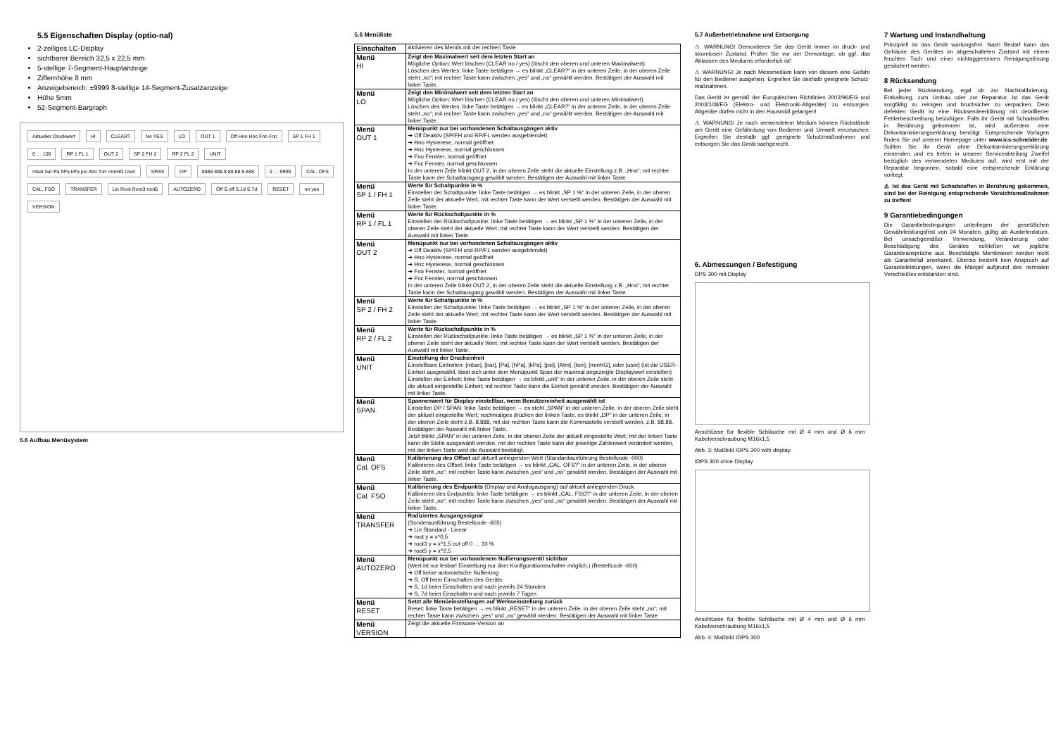5.5 Eigenschaften Display (optio-nal)
2-zeiliges LC-Display
sichtbarer Bereich 32,5 x 22,5 mm
5-stellige 7-Segment-Hauptanzeige
Ziffernhöhe 8 mm
Anzeigebereich: ±9999 8-stellige 14-Segment-Zusatzanzeige
Höhe 5mm
52-Segment-Bargraph
Aktueller Druckwert HI CLEAR? No YES LO OUT 1 Off Hno Hnc Fno Fnc SP 1 FH 1 0 … 100 RP 1 FL 1 OUT 2 SP 2 FH 2 RP 2 FL 2 UNIT mbar bar Pa hPa kPa psi Atm Torr mmHG User SPAN DP 8888 888.8 88.88 8.888 0 … 9999 CAL. OFS CAL. FSO TRANSFER Lin Root Root3 root5 AUTOZERO Off S.off S.1d S.7d RESET no yes VERSION
5.6 Aufbau Menüsystem
5.6 Menüliste
| Einschalten | Aktivieren des Menüs mit der rechten Taste |
| Menü HI | Zeigt den Maximalwert seit dem letzten Start an Mögliche Option: Wert löschen (CLEAR no / yes) (löscht den oberen und unteren Maximalwert) Löschen des Wertes: linke Taste betätigen → es blinkt „CLEAR?“ in der unteren Zeile, in der oberen Zeile steht „no“; mit rechter Taste kann zwischen „yes“ und „no“ gewählt werden. Bestätigen der Auswahl mit linker Taste. |
| Menü LO | Zeigt den Minimalwert seit dem letzten Start an Mögliche Option: Wert löschen (CLEAR no / yes) (löscht den oberen und unteren Minimalwert) Löschen des Wertes: linke Taste betätigen → es blinkt „CLEAR?“ in der unteren Zeile, in der oberen Zeile steht „no“; mit rechter Taste kann zwischen „yes“ und „no“ gewählt werden. Bestätigen der Auswahl mit linker Taste. |
| Menü OUT 1 | Menüpunkt nur bei vorhandenen Schaltausgängen aktiv ➔ Off Deaktiv (SP/FH und RP/FL werden ausgeblendet) ➔ Hno Hysterese, normal geöffnet ➔ Hnc Hysterese, normal geschlossen ➔ Fno Fenster, normal geöffnet ➔ Fnc Fenster, normal geschlossen In der unteren Zeile blinkt OUT 2, in der oberen Zeile steht die aktuelle Einstellung z.B. „Hno“; mit rechter Taste kann der Schaltausgang gewählt werden. Bestätigen der Auswahl mit linker Taste. |
| Menü SP 1 / FH 1 | Werte für Schaltpunkte in % Einstellen der Schaltpunkte: linke Taste betätigen → es blinkt „SP 1 %“ in der unteren Zeile, in der oberen Zeile steht der aktuelle Wert; mit rechter Taste kann der Wert verstellt werden. Bestätigen der Auswahl mit linker Taste. |
| Menü RP 1 / FL 1 | Werte für Rückschaltpunkte in % Einstellen der Rückschaltpunkte: linke Taste betätigen → es blinkt „SP 1 %“ in der unteren Zeile, in der oberen Zeile steht der aktuelle Wert; mit rechter Taste kann der Wert verstellt werden. Bestätigen der Auswahl mit linker Taste. |
| Menü OUT 2 | Menüpunkt nur bei vorhandenen Schaltausgängen aktiv ➔ Off Deaktiv (SP/FH und RP/FL werden ausgeblendet) ➔ Hno Hysterese, normal geöffnet ➔ Hnc Hysterese, normal geschlossen ➔ Fno Fenster, normal geöffnet ➔ Fnc Fenster, normal geschlossen In der unteren Zeile blinkt OUT 2, in der oberen Zeile steht die aktuelle Einstellung z.B. „Hno“; mit rechter Taste kann der Schaltausgang gewählt werden. Bestätigen der Auswahl mit linker Taste. |
| Menü SP 2 / FH 2 | Werte für Schaltpunkte in % Einstellen der Schaltpunkte: linke Taste betätigen → es blinkt „SP 1 %“ in der unteren Zeile, in der oberen Zeile steht der aktuelle Wert; mit rechter Taste kann der Wert verstellt werden. Bestätigen der Auswahl mit linker Taste. |
| Menü RP 2 / FL 2 | Werte für Rückschaltpunkte in % Einstellen der Rückschaltpunkte: linke Taste betätigen → es blinkt „SP 1 %“ in der unteren Zeile, in der oberen Zeile steht der aktuelle Wert; mit rechter Taste kann der Wert verstellt werden. Bestätigen der Auswahl mit linker Taste. |
| Menü UNIT | Einstellung der Druckeinheit Einstellbare Einheiten: [mbar], [bar], [Pa], [hPa], [kPa], [psi], [Atm], [torr], [mmHG], oder [user] (ist die USER-Einheit ausgewählt, lässt sich unter dem Menüpunkt Span der maximal angezeigte Displaywert einstellen) Einstellen der Einheit: linke Taste betätigen → es blinkt „unit“ in der unteren Zeile, in der oberen Zeile steht die aktuell eingestellte Einheit; mit rechter Taste kann die Einheit gewählt werden. Bestätigen der Auswahl mit linker Taste. |
| Menü SPAN | Spannenwert für Display einstellbar, wenn Benutzereinheit ausgewählt ist Einstellen DP / SPAN: linke Taste betätigen → es steht „SPAN“ in der unteren Zeile, in der oberen Zeile steht der aktuell eingestellte Wert; nochmaliges drücken der linken Taste, es blinkt „DP“ in der unteren Zeile, in der oberen Zeile steht z.B. 8.888, mit der rechten Taste kann die Kommastelle verstellt werden, z.B. 88.88. Bestätigen der Auswahl mit linker Taste. Jetzt blinkt „SPAN“ in der unteren Zeile, in der oberen Zeile der aktuell eingestellte Wert; mit der linken Taste kann die Stelle ausgewählt werden, mit der rechten Taste kann der jeweilige Zahlenwert verändert werden, mit der linken Taste wird die Auswahl bestätigt. |
| Menü Cal. OFS | Kalibrierung des Offset auf aktuell anliegenden Wert (Standardausführung Bestellcode -000) Kalibrieren des Offset: linke Taste betätigen → es blinkt „CAL. OFS?“ in der unteren Zeile, in der oberen Zeile steht „no“; mit rechter Taste kann zwischen „yes“ und „no“ gewählt werden. Bestätigen der Auswahl mit linker Taste. |
| Menü Cal. FSO | Kalibrierung des Endpunkts (Display und Analogausgang) auf aktuell anliegenden Druck Kalibrieren des Endpunkts: linke Taste betätigen → es blinkt „CAL. FSO?“ in der unteren Zeile, in der oberen Zeile steht „no“; mit rechter Taste kann zwischen „yes“ und „no“ gewählt werden. Bestätigen der Auswahl mit linker Taste. |
| Menü TRANSFER | Radiziertes Ausgangssignal (Sonderausführung Bestellcode -605) ➔ Lin Standard - Linear ➔ root y = x^0,5 ➔ root3 y = x^1,5 cut off 0 … 10 % ➔ root5 y = x^2,5 |
| Menü AUTOZERO | Menüpunkt nur bei vorhandenem Nullierungsventil sichtbar (Wert ist nur lesbar! Einstellung nur über Konfigurationsschalter möglich.) (Bestellcode -600) ➔ Off keine automatische Nullierung ➔ S. Off beim Einschalten des Geräts ➔ S. 1d beim Einschalten und nach jeweils 24 Stunden ➔ S. 7d beim Einschalten und nach jeweils 7 Tagen |
| Menü RESET | Setzt alle Menüeinstellungen auf Werkseinstellung zurück Reset: linke Taste betätigen → es blinkt „RESET“ in der unteren Zeile, in der oberen Zeile steht „no“; mit rechter Taste kann zwischen „yes“ und „no“ gewählt werden. Bestätigen der Auswahl mit linker Taste |
| Menü VERSION | Zeigt die aktuelle Firmware-Version an |
5.7 Außerbetriebnahme und Entsorgung
⚠ WARNUNG! Demontieren Sie das Gerät immer im druck- und stromlosen Zustand. Prüfen Sie vor der Demontage, ob ggf. das Ablassen des Mediums erforderlich ist!
⚠ WARNUNG! Je nach Messmedium kann von diesem eine Gefahr für den Bediener ausgehen. Ergreifen Sie deshalb geeignete Schutz-maßnahmen.
Das Gerät ist gemäß der Europäischen Richtlinien 2002/96/EG und 2003/108/EG (Elektro- und Elektronik-Altgeräte) zu entsorgen. Altgeräte dürfen nicht in den Hausmüll gelangen!
⚠ WARNUNG! Je nach verwendetem Medium können Rückstände am Gerät eine Gefährdung von Bediener und Umwelt verursachen. Ergreifen Sie deshalb ggf. geeignete Schutzmaßnahmen und entsorgen Sie das Gerät sachgerecht.
6. Abmessungen / Befestigung
DPS 300 mit Display
Anschlüsse für flexible Schläuche mit Ø 4 mm und Ø 6 mm Kabelverschraubung M16x1,5
Abb. 3: Maßbild IDPS 300 with display
IDPS 300 ohne Display
Anschlüsse für flexible Schläuche mit Ø 4 mm und Ø 6 mm Kabelverschraubung M16x1,5
Abb. 4: Maßbild IDPS 300
7 Wartung und Instandhaltung
Prinzipiell ist das Gerät wartungsfrei. Nach Bedarf kann das Gehäuse des Gerätes im abgeschalteten Zustand mit einem feuchten Tuch und einer nichtaggressiven Reinigungslösung gesäubert werden.
8 Rücksendung
Bei jeder Rücksendung, egal ob zur Nachkalibrierung, Entkalkung, zum Umbau oder zur Reparatur, ist das Gerät sorgfältig zu reinigen und bruchsicher zu verpacken. Dem defekten Gerät ist eine Rücksendeerklärung mit detaillierter Fehlerbeschreibung beizufügen. Falls Ihr Gerät mit Schadstoffen in Berührung gekommen ist, wird außerdem eine Dekontaminierungserklärung benötigt. Entsprechende Vorlagen finden Sie auf unserer Homepage unter www.ics-schneider.de. Sollten Sie Ihr Gerät ohne Dekontaminierungserklärung einsenden und es treten in unserer Serviceabteilung Zweifel bezüglich des verwendeten Mediums auf, wird erst mit der Reparatur begonnen, sobald eine entsprechende Erklärung vorliegt.
⚠ Ist das Gerät mit Schadstoffen in Berührung gekommen, sind bei der Reinigung entsprechende Vorsichtsmaßnahmen zu treffen!
9 Garantiebedingungen
Die Garantiebedingungen unterliegen der gesetzlichen Gewährleistungsfrist von 24 Monaten, gültig ab Auslieferdatum. Bei unsachgemäßer Verwendung, Veränderung oder Beschädigung des Gerätes schließen wir jegliche Garantieansprüche aus. Beschädigte Membranen werden nicht als Garantiefall anerkannt. Ebenso besteht kein Anspruch auf Garantieleistungen, wenn die Mängel aufgrund des normalen Verschleißes entstanden sind.